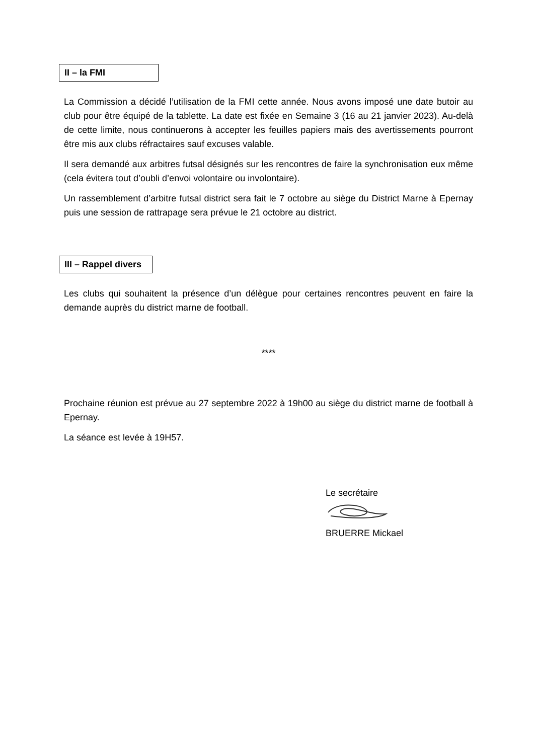II – la FMI
La Commission a décidé l’utilisation de la FMI cette année. Nous avons imposé une date butoir au club pour être équipé de la tablette. La date est fixée en Semaine 3 (16 au 21 janvier 2023). Au-delà de cette limite, nous continuerons à accepter les feuilles papiers mais des avertissements pourront être mis aux clubs réfractaires sauf excuses valable.
Il sera demandé aux arbitres futsal désignés sur les rencontres de faire la synchronisation eux même (cela évitera tout d’oubli d’envoi volontaire ou involontaire).
Un rassemblement d’arbitre futsal district sera fait le 7 octobre au siège du District Marne à Epernay puis une session de rattrapage sera prévue le 21 octobre au district.
III – Rappel divers
Les clubs qui souhaitent la présence d’un délègue pour certaines rencontres peuvent en faire la demande auprès du district marne de football.
****
Prochaine réunion est prévue au 27 septembre 2022 à 19h00 au siège du district marne de football à Epernay.
La séance est levée à 19H57.
Le secrétaire
BRUERRE Mickael